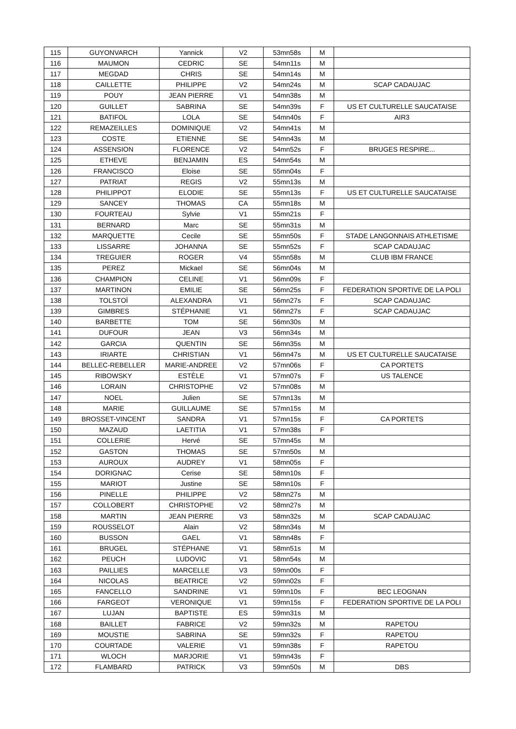| 115 | GUYONVARCH | Yannick | V2 | 53mn58s | M | |
| 116 | MAUMON | CEDRIC | SE | 54mn11s | M | |
| 117 | MEGDAD | CHRIS | SE | 54mn14s | M | |
| 118 | CAILLETTE | PHILIPPE | V2 | 54mn24s | M | SCAP CADAUJAC |
| 119 | POUY | JEAN PIERRE | V1 | 54mn38s | M | |
| 120 | GUILLET | SABRINA | SE | 54mn39s | F | US ET CULTURELLE SAUCATAISE |
| 121 | BATIFOL | LOLA | SE | 54mn40s | F | AIR3 |
| 122 | REMAZEILLES | DOMINIQUE | V2 | 54mn41s | M | |
| 123 | COSTE | ETIENNE | SE | 54mn43s | M | |
| 124 | ASSENSION | FLORENCE | V2 | 54mn52s | F | BRUGES RESPIRE... |
| 125 | ETHEVE | BENJAMIN | ES | 54mn54s | M | |
| 126 | FRANCISCO | Eloise | SE | 55mn04s | F | |
| 127 | PATRIAT | REGIS | V2 | 55mn13s | M | |
| 128 | PHILIPPOT | ELODIE | SE | 55mn13s | F | US ET CULTURELLE SAUCATAISE |
| 129 | SANCEY | THOMAS | CA | 55mn18s | M | |
| 130 | FOURTEAU | Sylvie | V1 | 55mn21s | F | |
| 131 | BERNARD | Marc | SE | 55mn31s | M | |
| 132 | MARQUETTE | Cecile | SE | 55mn50s | F | STADE LANGONNAIS ATHLETISME |
| 133 | LISSARRE | JOHANNA | SE | 55mn52s | F | SCAP CADAUJAC |
| 134 | TREGUIER | ROGER | V4 | 55mn58s | M | CLUB IBM FRANCE |
| 135 | PEREZ | Mickael | SE | 56mn04s | M | |
| 136 | CHAMPION | CELINE | V1 | 56mn09s | F | |
| 137 | MARTINON | EMILIE | SE | 56mn25s | F | FEDERATION SPORTIVE DE LA POLI |
| 138 | TOLSTOÏ | ALEXANDRA | V1 | 56mn27s | F | SCAP CADAUJAC |
| 139 | GIMBRES | STÉPHANIE | V1 | 56mn27s | F | SCAP CADAUJAC |
| 140 | BARBETTE | TOM | SE | 56mn30s | M | |
| 141 | DUFOUR | JEAN | V3 | 56mn34s | M | |
| 142 | GARCIA | QUENTIN | SE | 56mn35s | M | |
| 143 | IRIARTE | CHRISTIAN | V1 | 56mn47s | M | US ET CULTURELLE SAUCATAISE |
| 144 | BELLEC-REBELLER | MARIE-ANDREE | V2 | 57mn06s | F | CA PORTETS |
| 145 | RIBOWSKY | ESTÈLE | V1 | 57mn07s | F | US TALENCE |
| 146 | LORAIN | CHRISTOPHE | V2 | 57mn08s | M | |
| 147 | NOEL | Julien | SE | 57mn13s | M | |
| 148 | MARIE | GUILLAUME | SE | 57mn15s | M | |
| 149 | BROSSET-VINCENT | SANDRA | V1 | 57mn15s | F | CA PORTETS |
| 150 | MAZAUD | LAETITIA | V1 | 57mn38s | F | |
| 151 | COLLERIE | Hervé | SE | 57mn45s | M | |
| 152 | GASTON | THOMAS | SE | 57mn50s | M | |
| 153 | AUROUX | AUDREY | V1 | 58mn05s | F | |
| 154 | DORIGNAC | Cerise | SE | 58mn10s | F | |
| 155 | MARIOT | Justine | SE | 58mn10s | F | |
| 156 | PINELLE | PHILIPPE | V2 | 58mn27s | M | |
| 157 | COLLOBERT | CHRISTOPHE | V2 | 58mn27s | M | |
| 158 | MARTIN | JEAN PIERRE | V3 | 58mn32s | M | SCAP CADAUJAC |
| 159 | ROUSSELOT | Alain | V2 | 58mn34s | M | |
| 160 | BUSSON | GAEL | V1 | 58mn48s | F | |
| 161 | BRUGEL | STÉPHANE | V1 | 58mn51s | M | |
| 162 | PEUCH | LUDOVIC | V1 | 58mn54s | M | |
| 163 | PAILLIES | MARCELLE | V3 | 59mn00s | F | |
| 164 | NICOLAS | BEATRICE | V2 | 59mn02s | F | |
| 165 | FANCELLO | SANDRINE | V1 | 59mn10s | F | BEC LEOGNAN |
| 166 | FARGEOT | VERONIQUE | V1 | 59mn15s | F | FEDERATION SPORTIVE DE LA POLI |
| 167 | LUJAN | BAPTISTE | ES | 59mn31s | M | |
| 168 | BAILLET | FABRICE | V2 | 59mn32s | M | RAPETOU |
| 169 | MOUSTIE | SABRINA | SE | 59mn32s | F | RAPETOU |
| 170 | COURTADE | VALERIE | V1 | 59mn38s | F | RAPETOU |
| 171 | WLOCH | MARJORIE | V1 | 59mn43s | F | |
| 172 | FLAMBARD | PATRICK | V3 | 59mn50s | M | DBS |